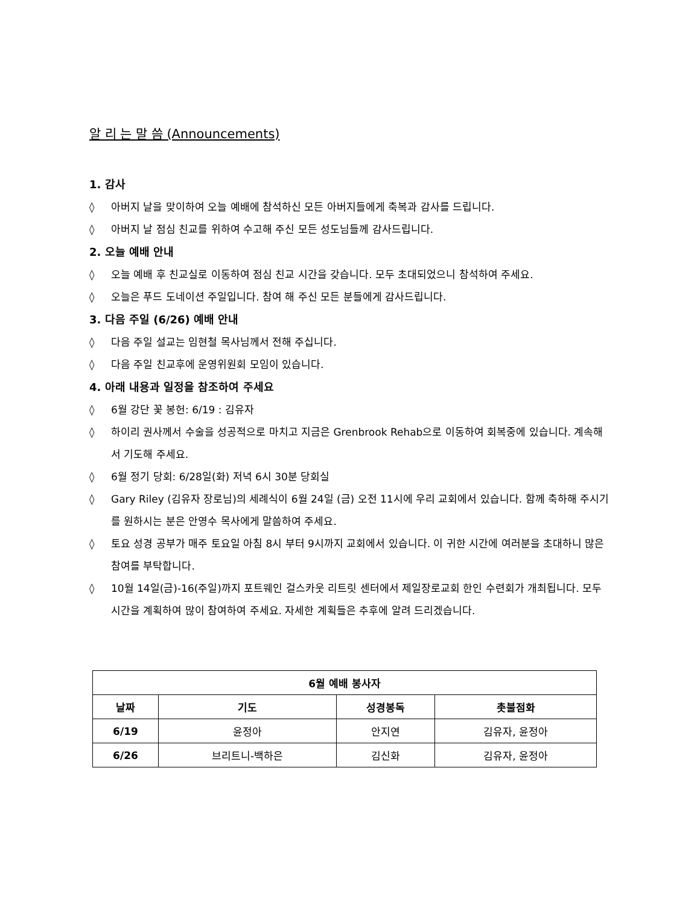알 리 는 말 씀 (Announcements)
1. 감사
◊ 아버지 날을 맞이하여 오늘 예배에 참석하신 모든 아버지들에게 축복과 감사를 드립니다.
◊ 아버지 날 점심 친교를 위하여 수고해 주신 모든 성도님들께 감사드립니다.
2. 오늘 예배 안내
◊ 오늘 예배 후 친교실로 이동하여 점심 친교 시간을 갖습니다. 모두 초대되었으니 참석하여 주세요.
◊ 오늘은 푸드 도네이션 주일입니다. 참여 해 주신 모든 분들에게 감사드립니다.
3. 다음 주일 (6/26) 예배 안내
◊ 다음 주일 설교는 임현철 목사님께서 전해 주십니다.
◊ 다음 주일 친교후에 운영위원회 모임이 있습니다.
4. 아래 내용과 일정을 참조하여 주세요
◊ 6월 강단 꽃 봉헌: 6/19 : 김유자
◊ 하이리 권사께서 수술을 성공적으로 마치고 지금은 Grenbrook Rehab으로 이동하여 회복중에 있습니다. 계속해 서 기도해 주세요.
◊ 6월 정기 당회: 6/28일(화) 저녁 6시 30분 당회실
◊ Gary Riley (김유자 장로님)의 세례식이 6월 24일 (금) 오전 11시에 우리 교회에서 있습니다. 함께 축하해 주시기를 원하시는 분은 안영수 목사에게 말씀하여 주세요.
◊ 토요 성경 공부가 매주 토요일 아침 8시 부터 9시까지 교회에서 있습니다. 이 귀한 시간에 여러분을 초대하니 많은 참여를 부탁합니다.
◊ 10월 14일(금)-16(주일)까지 포트웨인 걸스카웃 리트릿 센터에서 제일장로교회 한인 수련회가 개최됩니다. 모두 시간을 계획하여 많이 참여하여 주세요. 자세한 계획들은 추후에 알려 드리겠습니다.
| 6월 예배 봉사자 | | | |
| --- | --- | --- | --- |
| 날짜 | 기도 | 성경봉독 | 촛불점화 |
| 6/19 | 윤정아 | 안지연 | 김유자, 윤정아 |
| 6/26 | 브리트니-백하은 | 김신화 | 김유자, 윤정아 |